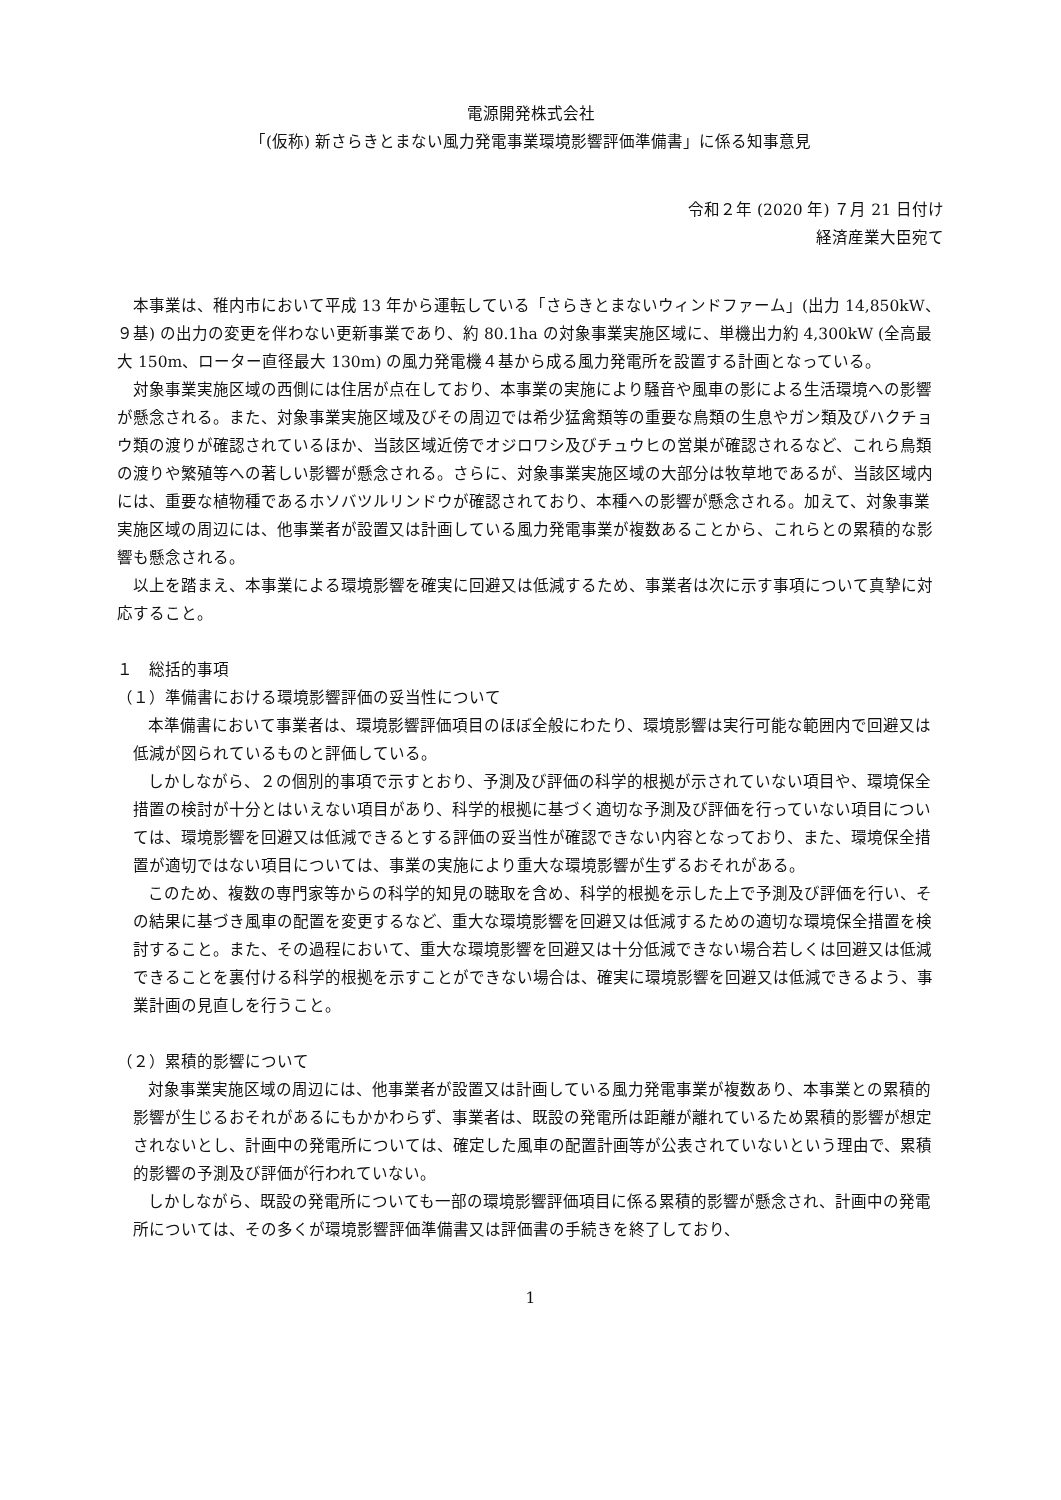電源開発株式会社
「(仮称) 新さらきとまない風力発電事業環境影響評価準備書」に係る知事意見
令和２年 (2020 年) ７月 21 日付け
経済産業大臣宛て
本事業は、稚内市において平成 13 年から運転している「さらきとまないウィンドファーム」(出力 14,850kW、９基) の出力の変更を伴わない更新事業であり、約 80.1ha の対象事業実施区域に、単機出力約 4,300kW (全高最大 150m、ローター直径最大 130m) の風力発電機４基から成る風力発電所を設置する計画となっている。
対象事業実施区域の西側には住居が点在しており、本事業の実施により騒音や風車の影による生活環境への影響が懸念される。また、対象事業実施区域及びその周辺では希少猛禽類等の重要な鳥類の生息やガン類及びハクチョウ類の渡りが確認されているほか、当該区域近傍でオジロワシ及びチュウヒの営巣が確認されるなど、これら鳥類の渡りや繁殖等への著しい影響が懸念される。さらに、対象事業実施区域の大部分は牧草地であるが、当該区域内には、重要な植物種であるホソバツルリンドウが確認されており、本種への影響が懸念される。加えて、対象事業実施区域の周辺には、他事業者が設置又は計画している風力発電事業が複数あることから、これらとの累積的な影響も懸念される。
以上を踏まえ、本事業による環境影響を確実に回避又は低減するため、事業者は次に示す事項について真摯に対応すること。
１　総括的事項
（１）準備書における環境影響評価の妥当性について
本準備書において事業者は、環境影響評価項目のほぼ全般にわたり、環境影響は実行可能な範囲内で回避又は低減が図られているものと評価している。
しかしながら、２の個別的事項で示すとおり、予測及び評価の科学的根拠が示されていない項目や、環境保全措置の検討が十分とはいえない項目があり、科学的根拠に基づく適切な予測及び評価を行っていない項目については、環境影響を回避又は低減できるとする評価の妥当性が確認できない内容となっており、また、環境保全措置が適切ではない項目については、事業の実施により重大な環境影響が生ずるおそれがある。
このため、複数の専門家等からの科学的知見の聴取を含め、科学的根拠を示した上で予測及び評価を行い、その結果に基づき風車の配置を変更するなど、重大な環境影響を回避又は低減するための適切な環境保全措置を検討すること。また、その過程において、重大な環境影響を回避又は十分低減できない場合若しくは回避又は低減できることを裏付ける科学的根拠を示すことができない場合は、確実に環境影響を回避又は低減できるよう、事業計画の見直しを行うこと。
（２）累積的影響について
対象事業実施区域の周辺には、他事業者が設置又は計画している風力発電事業が複数あり、本事業との累積的影響が生じるおそれがあるにもかかわらず、事業者は、既設の発電所は距離が離れているため累積的影響が想定されないとし、計画中の発電所については、確定した風車の配置計画等が公表されていないという理由で、累積的影響の予測及び評価が行われていない。
しかしながら、既設の発電所についても一部の環境影響評価項目に係る累積的影響が懸念され、計画中の発電所については、その多くが環境影響評価準備書又は評価書の手続きを終了しており、
1